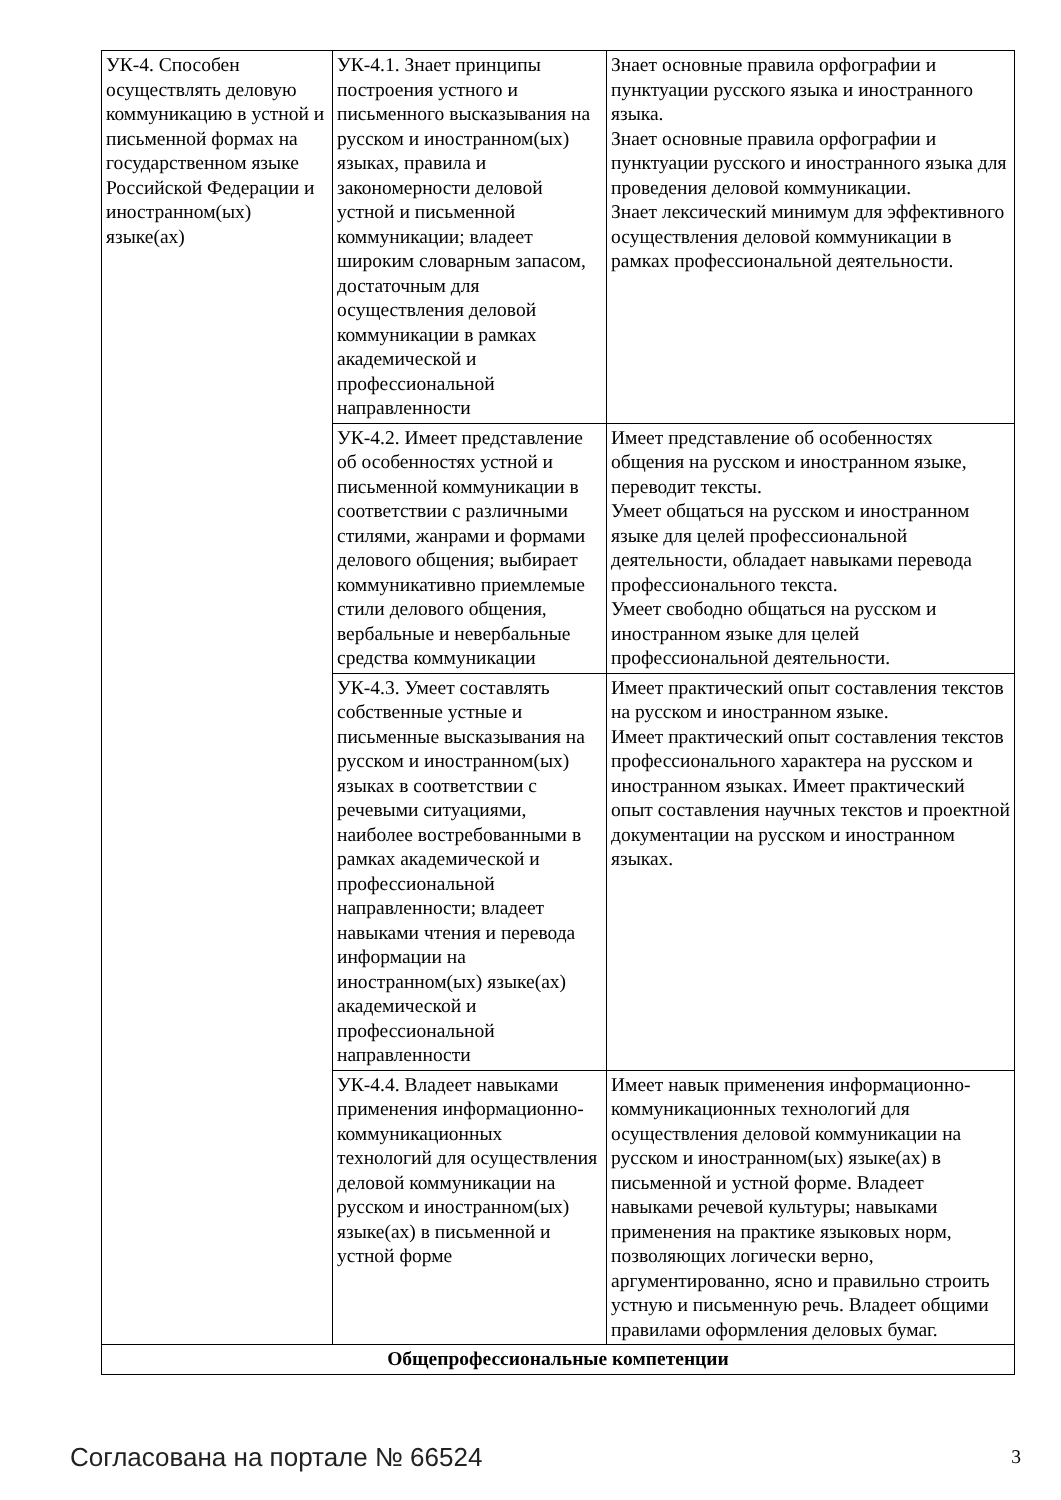| УК-4. Способен осуществлять деловую коммуникацию в устной и письменной формах на государственном языке Российской Федерации и иностранном(ых) языке(ах) | УК-4.1. Знает принципы построения устного и письменного высказывания на русском и иностранном(ых) языках, правила и закономерности деловой устной и письменной коммуникации; владеет широким словарным запасом, достаточным для осуществления деловой коммуникации в рамках академической и профессиональной направленности | Знает основные правила орфографии и пунктуации русского языка и иностранного языка. Знает основные правила орфографии и пунктуации русского и иностранного языка для проведения деловой коммуникации. Знает лексический минимум для эффективного осуществления деловой коммуникации в рамках профессиональной деятельности. |
| | УК-4.2. Имеет представление об особенностях устной и письменной коммуникации в соответствии с различными стилями, жанрами и формами делового общения; выбирает коммуникативно приемлемые стили делового общения, вербальные и невербальные средства коммуникации | Имеет представление об особенностях общения на русском и иностранном языке, переводит тексты. Умеет общаться на русском и иностранном языке для целей профессиональной деятельности, обладает навыками перевода профессионального текста. Умеет свободно общаться на русском и иностранном языке для целей профессиональной деятельности. |
| | УК-4.3. Умеет составлять собственные устные и письменные высказывания на русском и иностранном(ых) языках в соответствии с речевыми ситуациями, наиболее востребованными в рамках академической и профессиональной направленности; владеет навыками чтения и перевода информации на иностранном(ых) языке(ах) академической и профессиональной направленности | Имеет практический опыт составления текстов на русском и иностранном языке. Имеет практический опыт составления текстов профессионального характера на русском и иностранном языках. Имеет практический опыт составления научных текстов и проектной документации на русском и иностранном языках. |
| | УК-4.4. Владеет навыками применения информационно-коммуникационных технологий для осуществления деловой коммуникации на русском и иностранном(ых) языке(ах) в письменной и устной форме | Имеет навык применения информационно-коммуникационных технологий для осуществления деловой коммуникации на русском и иностранном(ых) языке(ах) в письменной и устной форме. Владеет навыками речевой культуры; навыками применения на практике языковых норм, позволяющих логически верно, аргументированно, ясно и правильно строить устную и письменную речь. Владеет общими правилами оформления деловых бумаг. |
| Общепрофессиональные компетенции | | |
Согласована на портале № 66524 3